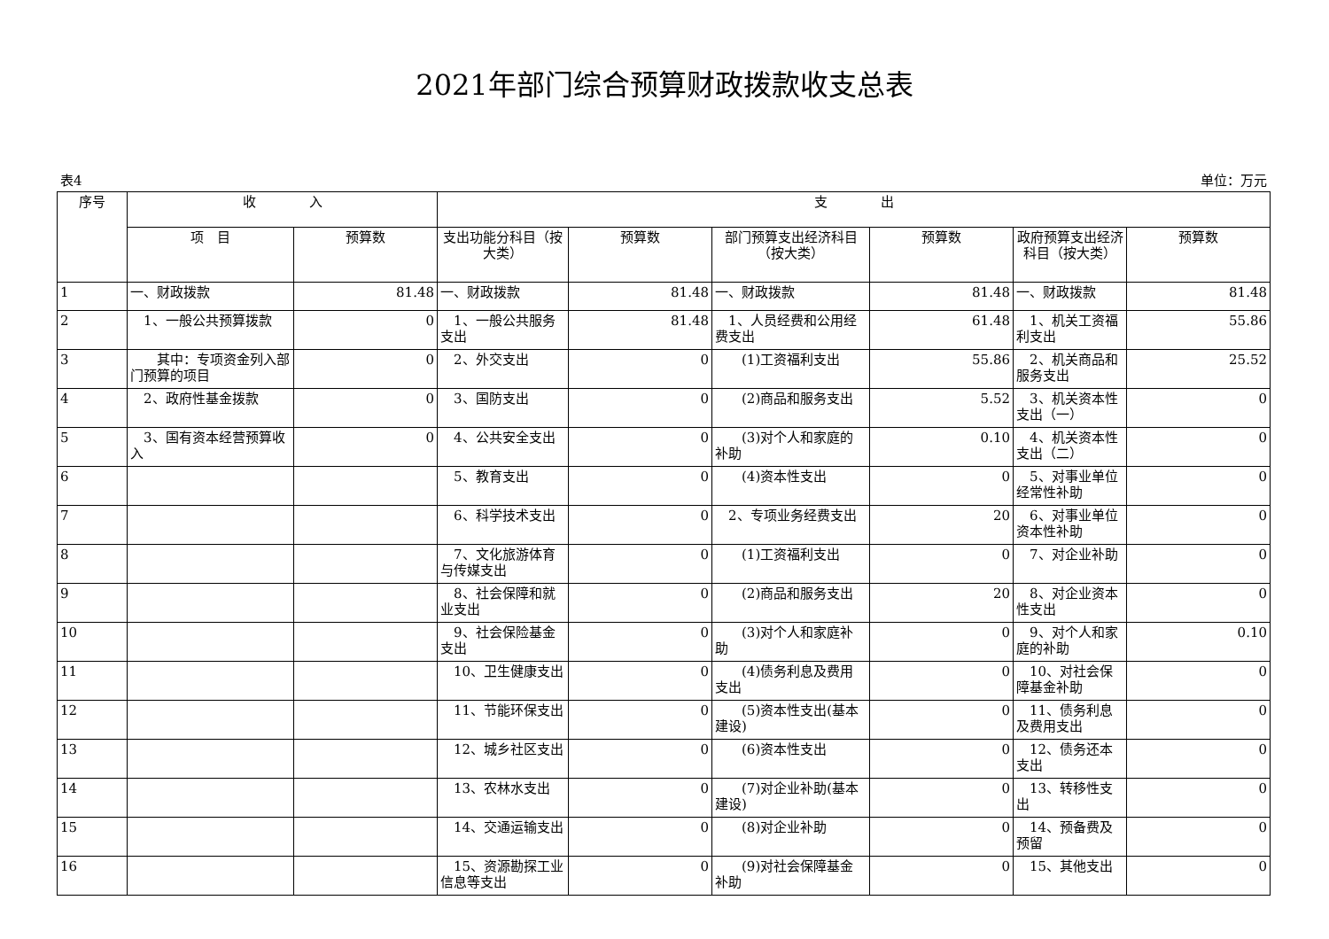2021年部门综合预算财政拨款收支总表
表4 单位：万元
| 序号 | 收 入 | | 支 出 | | | | | |
| --- | --- | --- | --- | --- | --- | --- | --- | --- |
| | 项 目 | 预算数 | 支出功能分科目（按大类） | 预算数 | 部门预算支出经济科目（按大类） | 预算数 | 政府预算支出经济科目（按大类） | 预算数 |
| 1 | 一、财政拨款 | 81.48 | 一、财政拨款 | 81.48 | 一、财政拨款 | 81.48 | 一、财政拨款 | 81.48 |
| 2 | 1、一般公共预算拨款 | 0 | 1、一般公共服务支出 | 81.48 | 1、人员经费和公用经费支出 | 61.48 | 1、机关工资福利支出 | 55.86 |
| 3 | 其中：专项资金列入部门预算的项目 | 0 | 2、外交支出 | 0 | (1)工资福利支出 | 55.86 | 2、机关商品和服务支出 | 25.52 |
| 4 | 2、政府性基金拨款 | 0 | 3、国防支出 | 0 | (2)商品和服务支出 | 5.52 | 3、机关资本性支出（一） | 0 |
| 5 | 3、国有资本经营预算收入 | 0 | 4、公共安全支出 | 0 | (3)对个人和家庭的补助 | 0.10 | 4、机关资本性支出（二） | 0 |
| 6 | | | 5、教育支出 | 0 | (4)资本性支出 | 0 | 5、对事业单位经常性补助 | 0 |
| 7 | | | 6、科学技术支出 | 0 | 2、专项业务经费支出 | 20 | 6、对事业单位资本性补助 | 0 |
| 8 | | | 7、文化旅游体育与传媒支出 | 0 | (1)工资福利支出 | 0 | 7、对企业补助 | 0 |
| 9 | | | 8、社会保障和就业支出 | 0 | (2)商品和服务支出 | 20 | 8、对企业资本性支出 | 0 |
| 10 | | | 9、社会保险基金支出 | 0 | (3)对个人和家庭补助 | 0 | 9、对个人和家庭的补助 | 0.10 |
| 11 | | | 10、卫生健康支出 | 0 | (4)债务利息及费用支出 | 0 | 10、对社会保障基金补助 | 0 |
| 12 | | | 11、节能环保支出 | 0 | (5)资本性支出(基本建设) | 0 | 11、债务利息及费用支出 | 0 |
| 13 | | | 12、城乡社区支出 | 0 | (6)资本性支出 | 0 | 12、债务还本支出 | 0 |
| 14 | | | 13、农林水支出 | 0 | (7)对企业补助(基本建设) | 0 | 13、转移性支出 | 0 |
| 15 | | | 14、交通运输支出 | 0 | (8)对企业补助 | 0 | 14、预备费及预留 | 0 |
| 16 | | | 15、资源勘探工业信息等支出 | 0 | (9)对社会保障基金补助 | 0 | 15、其他支出 | 0 |